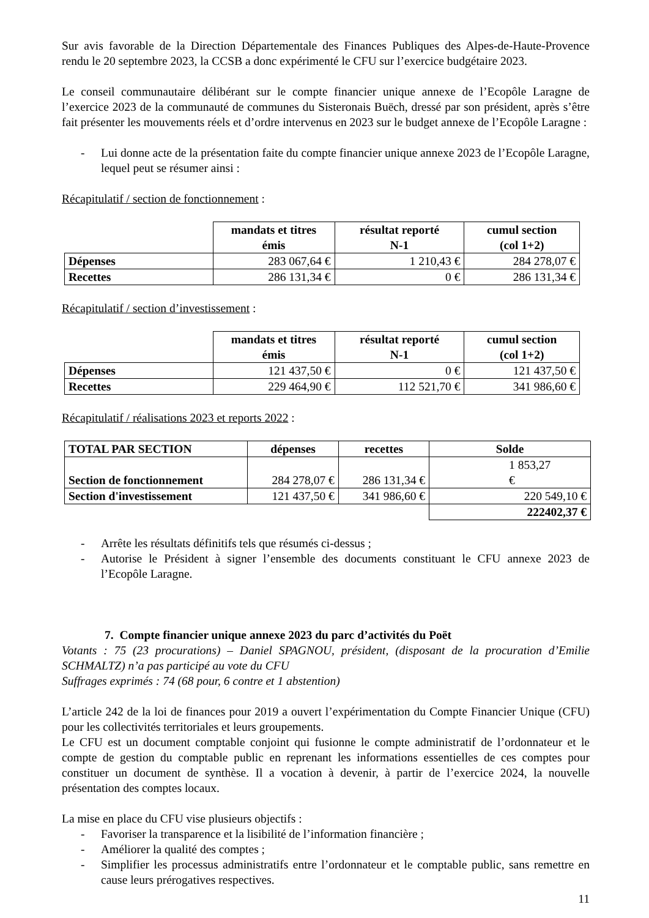Sur avis favorable de la Direction Départementale des Finances Publiques des Alpes-de-Haute-Provence rendu le 20 septembre 2023, la CCSB a donc expérimenté le CFU sur l’exercice budgétaire 2023.
Le conseil communautaire délibérant sur le compte financier unique annexe de l’Ecopôle Laragne de l’exercice 2023 de la communauté de communes du Sisteronais Buëch, dressé par son président, après s’être fait présenter les mouvements réels et d’ordre intervenus en 2023 sur le budget annexe de l’Ecopôle Laragne :
- Lui donne acte de la présentation faite du compte financier unique annexe 2023 de l’Ecopôle Laragne, lequel peut se résumer ainsi :
Récapitulatif / section de fonctionnement :
| | mandats et titres émis | résultat reporté N-1 | cumul section (col 1+2) |
| --- | --- | --- | --- |
| Dépenses | 283 067,64 € | 1 210,43 € | 284 278,07 € |
| Recettes | 286 131,34 € | 0 € | 286 131,34 € |
Récapitulatif / section d’investissement :
| | mandats et titres émis | résultat reporté N-1 | cumul section (col 1+2) |
| --- | --- | --- | --- |
| Dépenses | 121 437,50 € | 0 € | 121 437,50 € |
| Recettes | 229 464,90 € | 112 521,70 € | 341 986,60 € |
Récapitulatif / réalisations 2023 et reports 2022 :
| TOTAL PAR SECTION | dépenses | recettes | Solde |
| --- | --- | --- | --- |
| Section de fonctionnement | 284 278,07 € | 286 131,34 € | 1 853,27 € |
| Section d'investissement | 121 437,50 € | 341 986,60 € | 220 549,10 € |
| | | | 222402,37 € |
- Arrête les résultats définitifs tels que résumés ci-dessus ;
- Autorise le Président à signer l’ensemble des documents constituant le CFU annexe 2023 de l’Ecopôle Laragne.
7. Compte financier unique annexe 2023 du parc d’activités du Poët
Votants : 75 (23 procurations) – Daniel SPAGNOU, président, (disposant de la procuration d’Emilie SCHMALTZ) n’a pas participé au vote du CFU
Suffrages exprimés : 74 (68 pour, 6 contre et 1 abstention)
L’article 242 de la loi de finances pour 2019 a ouvert l’expérimentation du Compte Financier Unique (CFU) pour les collectivités territoriales et leurs groupements.
Le CFU est un document comptable conjoint qui fusionne le compte administratif de l’ordonnateur et le compte de gestion du comptable public en reprenant les informations essentielles de ces comptes pour constituer un document de synthèse. Il a vocation à devenir, à partir de l’exercice 2024, la nouvelle présentation des comptes locaux.
La mise en place du CFU vise plusieurs objectifs :
- Favoriser la transparence et la lisibilité de l’information financière ;
- Améliorer la qualité des comptes ;
- Simplifier les processus administratifs entre l’ordonnateur et le comptable public, sans remettre en cause leurs prérogatives respectives.
11